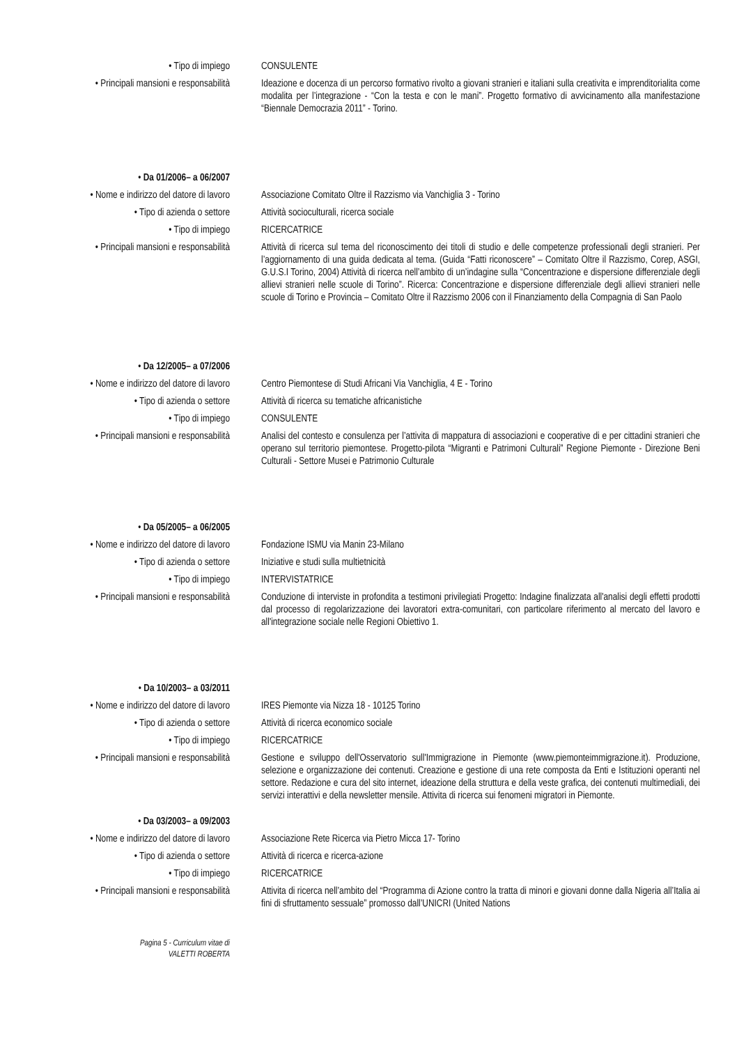• Tipo di impiego CONSULENTE
• Principali mansioni e responsabilità
Ideazione e docenza di un percorso formativo rivolto a giovani stranieri e italiani sulla creativita e imprenditorialita come modalita per l’integrazione - “Con la testa e con le mani”. Progetto formativo di avvicinamento alla manifestazione “Biennale Democrazia 2011” - Torino.
• Da 01/2006– a 06/2007
• Nome e indirizzo del datore di lavoro
Associazione Comitato Oltre il Razzismo via Vanchiglia 3 - Torino
• Tipo di azienda o settore Attività socioculturali, ricerca sociale
• Tipo di impiego RICERCATRICE
• Principali mansioni e responsabilità
Attività di ricerca sul tema del riconoscimento dei titoli di studio e delle competenze professionali degli stranieri. Per l’aggiornamento di una guida dedicata al tema. (Guida “Fatti riconoscere” – Comitato Oltre il Razzismo, Corep, ASGI, G.U.S.I Torino, 2004) Attività di ricerca nell’ambito di un’indagine sulla “Concentrazione e dispersione differenziale degli allievi stranieri nelle scuole di Torino”. Ricerca: Concentrazione e dispersione differenziale degli allievi stranieri nelle scuole di Torino e Provincia – Comitato Oltre il Razzismo 2006 con il Finanziamento della Compagnia di San Paolo
• Da 12/2005– a 07/2006
• Nome e indirizzo del datore di lavoro
Centro Piemontese di Studi Africani Via Vanchiglia, 4 E - Torino
• Tipo di azienda o settore Attività di ricerca su tematiche africanistiche
• Tipo di impiego CONSULENTE
• Principali mansioni e responsabilità
Analisi del contesto e consulenza per l’attivita di mappatura di associazioni e cooperative di e per cittadini stranieri che operano sul territorio piemontese. Progetto-pilota “Migranti e Patrimoni Culturali” Regione Piemonte - Direzione Beni Culturali - Settore Musei e Patrimonio Culturale
• Da 05/2005– a 06/2005
• Nome e indirizzo del datore di lavoro
Fondazione ISMU via Manin 23-Milano
• Tipo di azienda o settore Iniziative e studi sulla multietnicità
• Tipo di impiego INTERVISTATRICE
• Principali mansioni e responsabilità
Conduzione di interviste in profondita a testimoni privilegiati Progetto: Indagine finalizzata all'analisi degli effetti prodotti dal processo di regolarizzazione dei lavoratori extra-comunitari, con particolare riferimento al mercato del lavoro e all'integrazione sociale nelle Regioni Obiettivo 1.
• Da 10/2003– a 03/2011
• Nome e indirizzo del datore di lavoro
IRES Piemonte via Nizza 18 - 10125 Torino
• Tipo di azienda o settore Attività di ricerca economico sociale
• Tipo di impiego RICERCATRICE
• Principali mansioni e responsabilità
Gestione e sviluppo dell'Osservatorio sull'Immigrazione in Piemonte (www.piemonteimmigrazione.it). Produzione, selezione e organizzazione dei contenuti. Creazione e gestione di una rete composta da Enti e Istituzioni operanti nel settore. Redazione e cura del sito internet, ideazione della struttura e della veste grafica, dei contenuti multimediali, dei servizi interattivi e della newsletter mensile. Attivita di ricerca sui fenomeni migratori in Piemonte.
• Da 03/2003– a 09/2003
• Nome e indirizzo del datore di lavoro
Associazione Rete Ricerca via Pietro Micca 17- Torino
• Tipo di azienda o settore Attività di ricerca e ricerca-azione
• Tipo di impiego RICERCATRICE
• Principali mansioni e responsabilità
Attivita di ricerca nell’ambito del “Programma di Azione contro la tratta di minori e giovani donne dalla Nigeria all’Italia ai fini di sfruttamento sessuale” promosso dall’UNICRI (United Nations
Pagina 5 - Curriculum vitae di
VALETTI ROBERTA